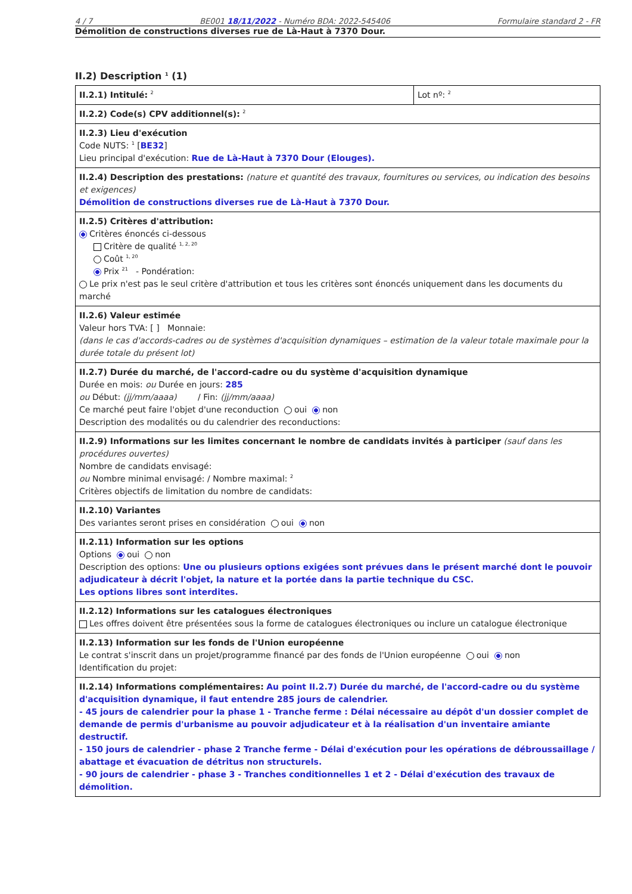4 / 7 BE001 18/11/2022 - Numéro BDA: 2022-545406 Formulaire standard 2 - FR
Démolition de constructions diverses rue de Là-Haut à 7370 Dour.
II.2) Description <sup>1</sup> (1)
| II.2.1) Intitulé: <sup>2</sup> | Lot nº: <sup>2</sup> |
| II.2.2) Code(s) CPV additionnel(s): <sup>2</sup> | |
| II.2.3) Lieu d'exécution Code NUTS: <sup>1</sup> [ BE32 ] Lieu principal d'exécution: Rue de Là-Haut à 7370 Dour (Elouges). | |
| II.2.4) Description des prestations: (nature et quantité des travaux, fournitures ou services, ou indication des besoins et exigences) Démolition de constructions diverses rue de Là-Haut à 7370 Dour. | |
| II.2.5) Critères d'attribution: Critères énoncés ci-dessous Critère de qualité <sup>1, 2, 20</sup> Coût <sup>1, 20</sup> Prix <sup>21</sup> - Pondération: Le prix n'est pas le seul critère d'attribution et tous les critères sont énoncés uniquement dans les documents du marché | |
| II.2.6) Valeur estimée Valeur hors TVA: [ ] Monnaie: (dans le cas d'accords-cadres ou de systèmes d'acquisition dynamiques – estimation de la valeur totale maximale pour la durée totale du présent lot) | |
| II.2.7) Durée du marché, de l'accord-cadre ou du système d'acquisition dynamique Durée en mois: ou Durée en jours: 285 ou Début: (jj/mm/aaaa) / Fin: (jj/mm/aaaa) Ce marché peut faire l'objet d'une reconduction oui non Description des modalités ou du calendrier des reconductions: | |
| II.2.9) Informations sur les limites concernant le nombre de candidats invités à participer (sauf dans les procédures ouvertes) Nombre de candidats envisagé: ou Nombre minimal envisagé: / Nombre maximal: <sup>2</sup> Critères objectifs de limitation du nombre de candidats: | |
| II.2.10) Variantes Des variantes seront prises en considération oui non | |
| II.2.11) Information sur les options Options oui non Description des options: Une ou plusieurs options exigées sont prévues dans le présent marché dont le pouvoir adjudicateur à décrit l'objet, la nature et la portée dans la partie technique du CSC. Les options libres sont interdites. | |
| II.2.12) Informations sur les catalogues électroniques Les offres doivent être présentées sous la forme de catalogues électroniques ou inclure un catalogue électronique | |
| II.2.13) Information sur les fonds de l'Union européenne Le contrat s'inscrit dans un projet/programme financé par des fonds de l'Union européenne oui non Identification du projet: | |
| II.2.14) Informations complémentaires: Au point II.2.7) Durée du marché, de l'accord-cadre ou du système d'acquisition dynamique, il faut entendre 285 jours de calendrier. - 45 jours de calendrier pour la phase 1 - Tranche ferme : Délai nécessaire au dépôt d'un dossier complet de demande de permis d'urbanisme au pouvoir adjudicateur et à la réalisation d'un inventaire amiante destructif. - 150 jours de calendrier - phase 2 Tranche ferme - Délai d'exécution pour les opérations de débroussaillage / abattage et évacuation de détritus non structurels. - 90 jours de calendrier - phase 3 - Tranches conditionnelles 1 et 2 - Délai d'exécution des travaux de démolition. | |